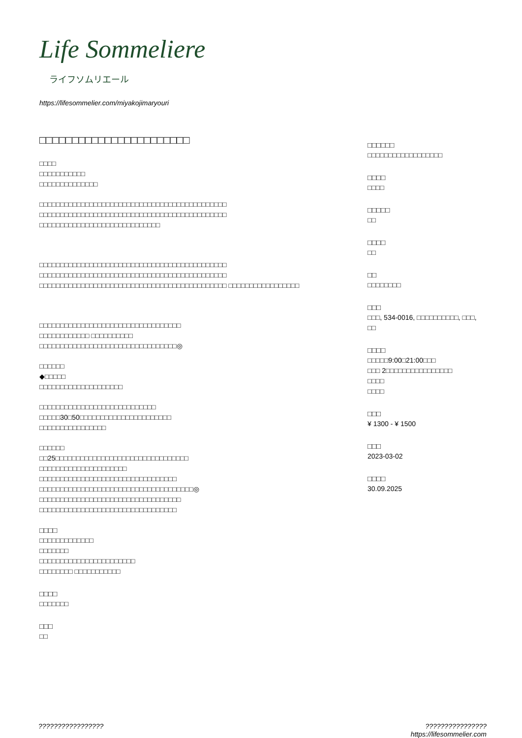Life Sommeliere
ライフソムリエール
https://lifesommelier.com/miyakojimaryouri
□□□□□□□□□□□□□□□□□□□□□□□
□□□□
□□□□□□□□□□□
□□□□□□□□□□□□□□
□□□□□□□□□□□□□□□□□□□□□□□□□□□□□□□□□□□□□□□□□□□□□ □□□□□□□□□□□□□□□□□□□□□□□□□□□□□□□□□□□□□□□□□□□□□ □□□□□□□□□□□□□□□□□□□□□□□□□□□□□
□□□□□□□□□□□□□□□□□□□□□□□□□□□□□□□□□□□□□□□□□□□□□ □□□□□□□□□□□□□□□□□□□□□□□□□□□□□□□□□□□□□□□□□□□□□ □□□□□□□□□□□□□□□□□□□□□□□□□□□□□□□□□□□□□□□□□□□□□ □□□□□□□□□□□□□□□□□
□□□□□□□□□□□□□□□□□□□□□□□□□□□□□□□□□□
□□□□□□□□□□□□ □□□□□□□□□□
□□□□□□□□□□□□□□□□□□□□□□□□□□□□□□□□□◎
□□□□□□
◆□□□□□
□□□□□□□□□□□□□□□□□□□□
□□□□□□□□□□□□□□□□□□□□□□□□□□□□
□□□□□30□50□□□□□□□□□□□□□□□□□□□□□□
□□□□□□□□□□□□□□□□
□□□□□□
□□25□□□□□□□□□□□□□□□□□□□□□□□□□□□□□□□□
□□□□□□□□□□□□□□□□□□□□□
□□□□□□□□□□□□□□□□□□□□□□□□□□□□□□□□□
□□□□□□□□□□□□□□□□□□□□□□□□□□□□□□□□□□□□□◎
□□□□□□□□□□□□□□□□□□□□□□□□□□□□□□□□□□
□□□□□□□□□□□□□□□□□□□□□□□□□□□□□□□□□
□□□□
□□□□□□□□□□□□□
□□□□□□□
□□□□□□□□□□□□□□□□□□□□□□□
□□□□□□□□ □□□□□□□□□□□
□□□□
□□□□□□□
□□□
□□
□□□□□□
□□□□□□□□□□□□□□□□□□
□□□□
□□□□
□□□□□
□□
□□□□
□□
□□
□□□□□□□□
□□□
□□□, 534-0016, □□□□□□□□□□, □□□, □□
□□□□
□□□□□9:00□21:00□□□
□□□ 2□□□□□□□□□□□□□□□□
□□□□
□□□□
□□□
¥ 1300 - ¥ 1500
□□□
2023-03-02
□□□□
30.09.2025
????????????????? ????????????????
https://lifesommelier.com